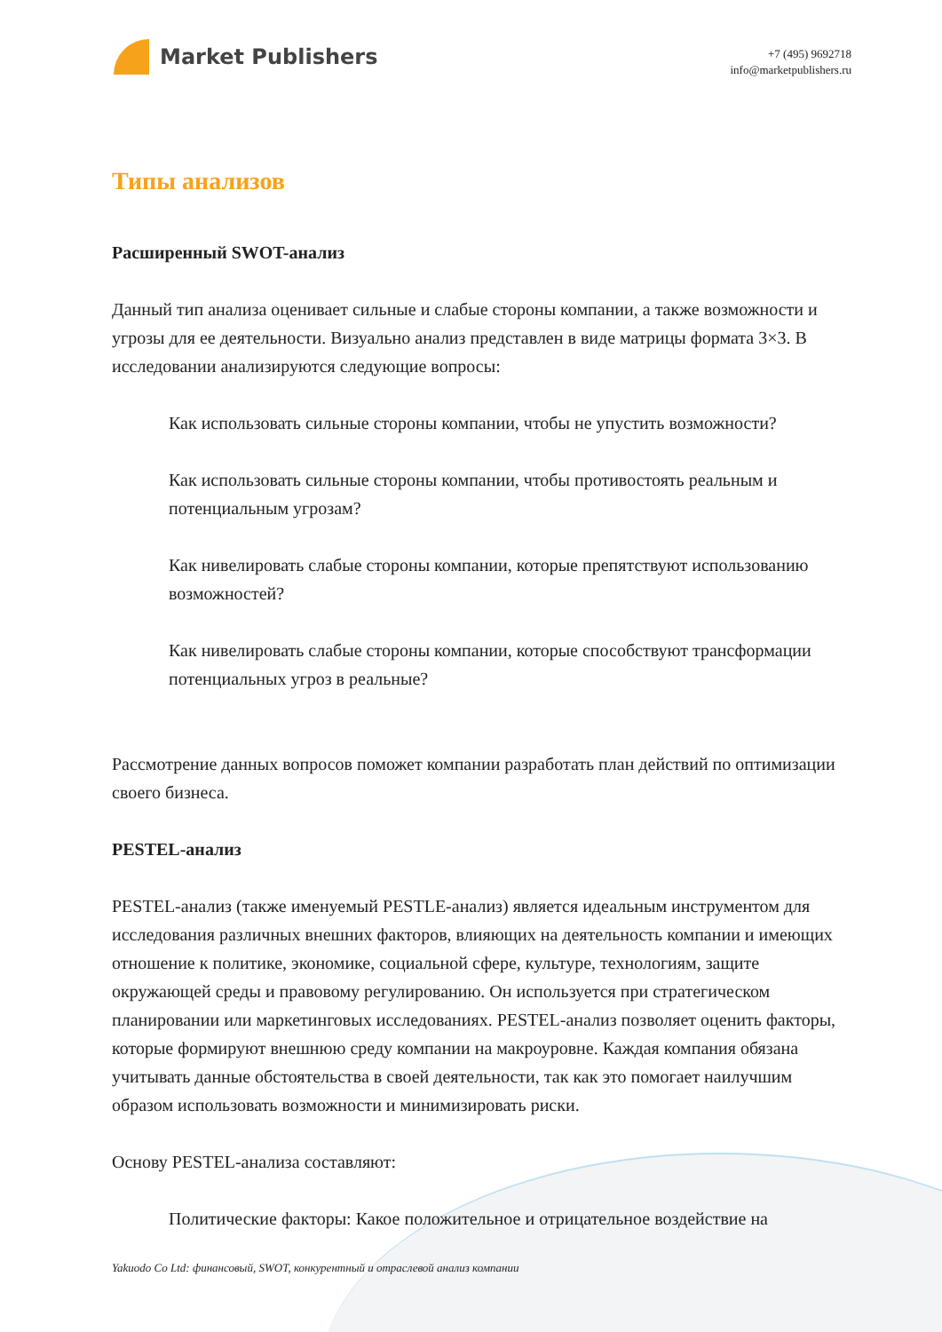Market Publishers
+7 (495) 9692718
info@marketpublishers.ru
Типы анализов
Расширенный SWOT-анализ
Данный тип анализа оценивает сильные и слабые стороны компании, а также возможности и угрозы для ее деятельности. Визуально анализ представлен в виде матрицы формата 3×3. В исследовании анализируются следующие вопросы:
Как использовать сильные стороны компании, чтобы не упустить возможности?
Как использовать сильные стороны компании, чтобы противостоять реальным и потенциальным угрозам?
Как нивелировать слабые стороны компании, которые препятствуют использованию возможностей?
Как нивелировать слабые стороны компании, которые способствуют трансформации потенциальных угроз в реальные?
Рассмотрение данных вопросов поможет компании разработать план действий по оптимизации своего бизнеса.
PESTEL-анализ
PESTEL-анализ (также именуемый PESTLE-анализ) является идеальным инструментом для исследования различных внешних факторов, влияющих на деятельность компании и имеющих отношение к политике, экономике, социальной сфере, культуре, технологиям, защите окружающей среды и правовому регулированию. Он используется при стратегическом планировании или маркетинговых исследованиях. PESTEL-анализ позволяет оценить факторы, которые формируют внешнюю среду компании на макроуровне. Каждая компания обязана учитывать данные обстоятельства в своей деятельности, так как это помогает наилучшим образом использовать возможности и минимизировать риски.
Основу PESTEL-анализа составляют:
Политические факторы: Какое положительное и отрицательное воздействие на
Yakuodo Co Ltd: финансовый, SWOT, конкурентный и отраслевой анализ компании